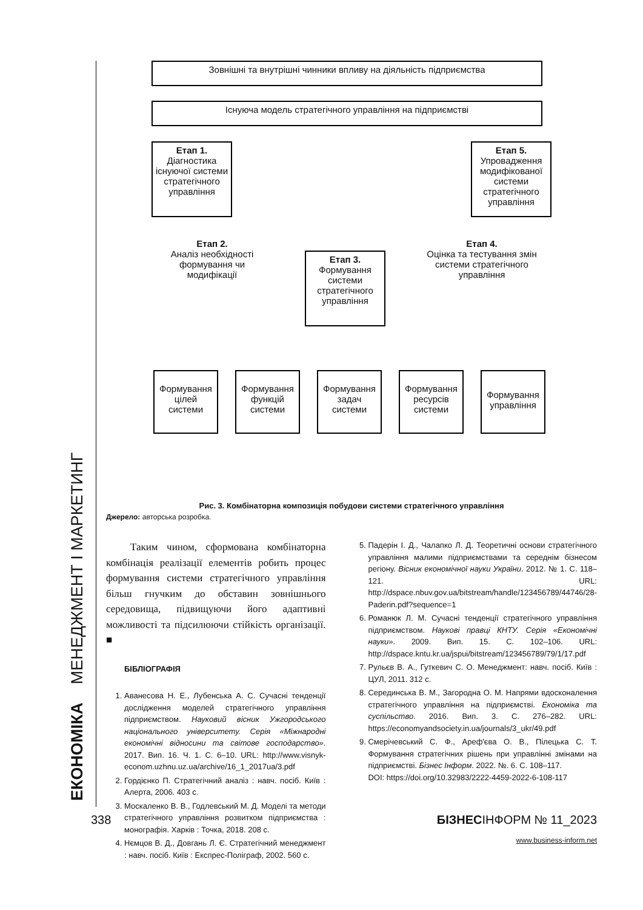ЕКОНОМІКА МЕНЕДЖМЕНТ І МАРКЕТИНГ
Зовнішні та внутрішні чинники впливу на діяльність підприємства
Існуюча модель стратегічного управління на підприємстві
Етап 1.
Діагностика існуючої системи стратегічного управління
Етап 5.
Упровадження модифікованої системи стратегічного управління
Етап 2.
Аналіз необхідності формування чи модифікації
Етап 3.
Формування системи стратегічного управління
Етап 4.
Оцінка та тестування змін системи стратегічного управління
Формування цілей системи
Формування функцій системи
Формування задач системи
Формування ресурсів системи
Формування управління
Рис. 3. Комбінаторна композиція побудови системи стратегічного управління
Джерело: авторська розробка.
Таким чином, сформована комбінаторна комбінація реалізації елементів робить процес формування системи стратегічного управління більш гнучким до обставин зовнішнього середовища, підвищуючи його адаптивні можливості та підсилюючи стійкість організації. ■
БІБЛІОГРАФІЯ
1. Аванесова Н. Е., Лубенська А. С. Сучасні тенденції дослідження моделей стратегічного управління підприємством. Науковий вісник Ужгородського національного університету. Серія «Міжнародні економічні відносини та світове господарство». 2017. Вип. 16. Ч. 1. С. 6–10. URL: http://www.visnyk-econom.uzhnu.uz.ua/archive/16_1_2017ua/3.pdf
2. Гордієнко П. Стратегічний аналіз : навч. посіб. Київ : Алерта, 2006. 403 с.
3. Москаленко В. В., Годлевський М. Д. Моделі та методи стратегічного управління розвитком підприємства : монографія. Харків : Точка, 2018. 208 с.
4. Нємцов В. Д., Довгань Л. Є. Стратегічний менеджмент : навч. посіб. Київ : Експрес-Поліграф, 2002. 560 с.
5. Падерін І. Д., Чалапко Л. Д. Теоретичні основи стратегічного управління малими підприємствами та середнім бізнесом регіону. Вісник економічної науки України. 2012. № 1. С. 118–121. URL: http://dspace.nbuv.gov.ua/bitstream/handle/123456789/44746/28-Paderin.pdf?sequence=1
6. Романюк Л. М. Сучасні тенденції стратегічного управління підприємством. Наукові правці КНТУ. Серія «Економічні науки». 2009. Вип. 15. С. 102–106. URL: http://dspace.kntu.kr.ua/jspui/bitstream/123456789/79/1/17.pdf
7. Рульєв В. А., Гуткевич С. О. Менеджмент: навч. посіб. Київ : ЦУЛ, 2011. 312 с.
8. Серединська В. М., Загородна О. М. Напрями вдосконалення стратегічного управління на підприємстві. Економіка та суспільство. 2016. Вип. 3. С. 276–282. URL: https://economyandsociety.in.ua/journals/3_ukr/49.pdf
9. Смерічевський С. Ф., Ареф'єва О. В., Пілецька С. Т. Формування стратегічних рішень при управлінні змінами на підприємстві. Бізнес Інформ. 2022. №. 6. С. 108–117.
DOI: https://doi.org/10.32983/2222-4459-2022-6-108-117
338 БІЗНЕСІНФОРМ № 11_2023
www.business-inform.net